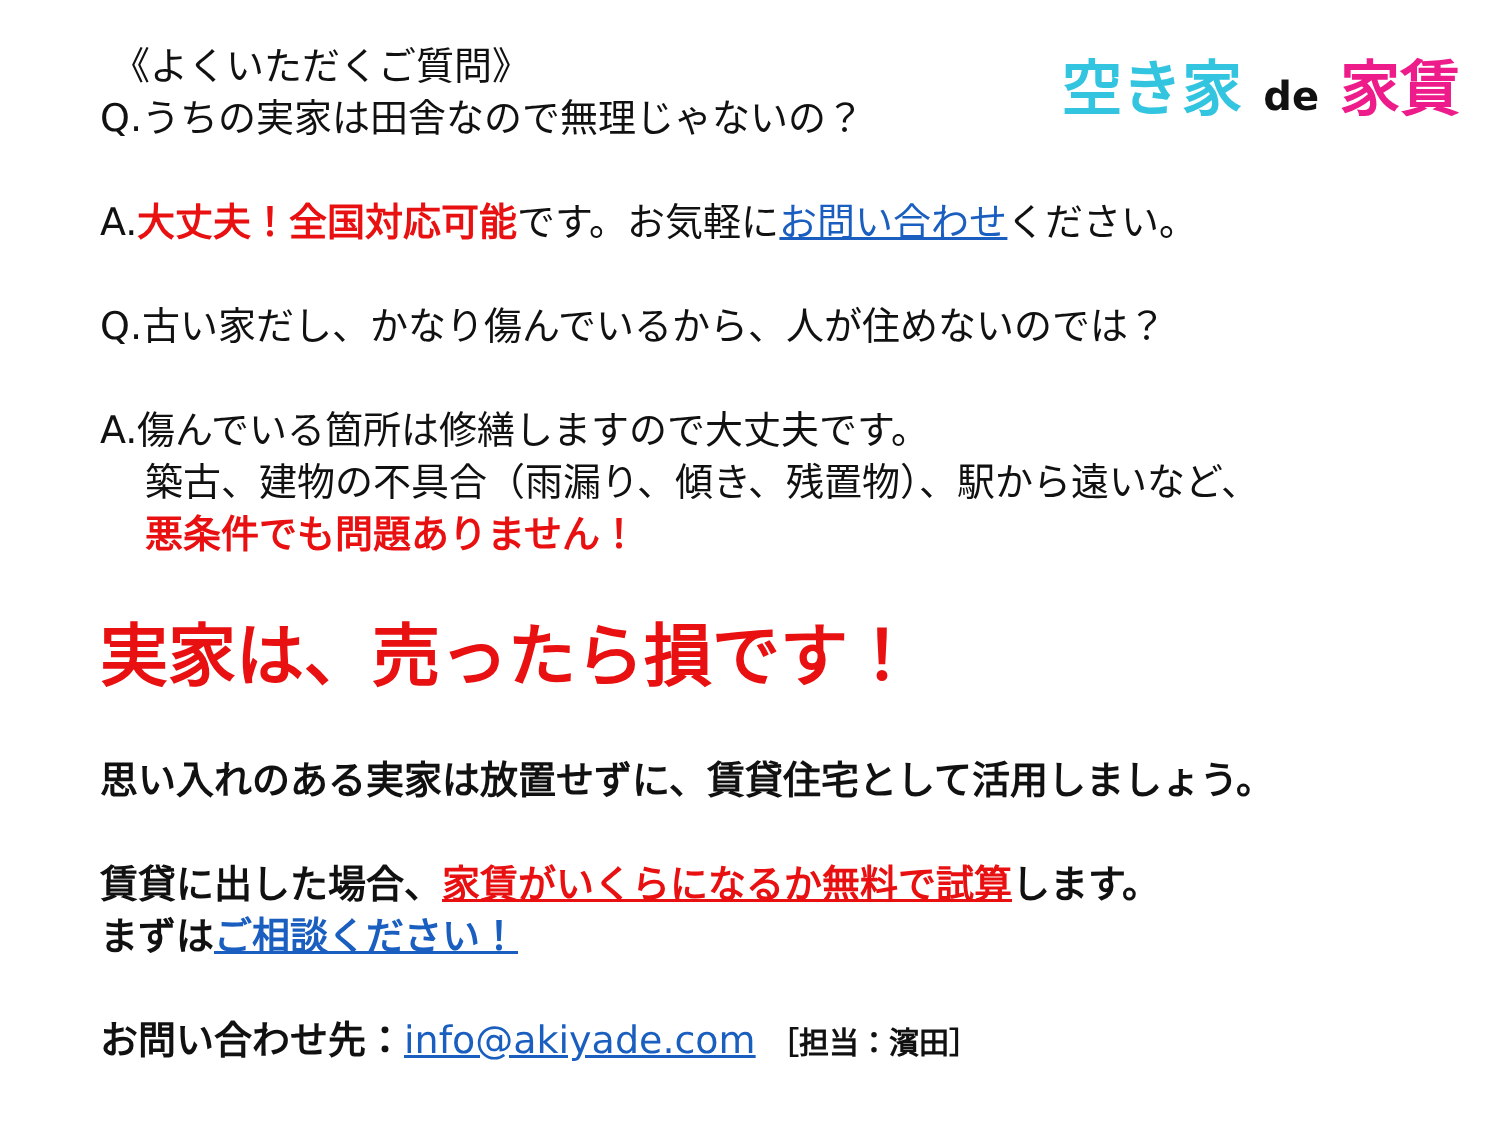空き家 de 家賃
《よくいただくご質問》
Q.うちの実家は田舎なので無理じゃないの？
A.大丈夫！全国対応可能です。お気軽にお問い合わせください。
Q.古い家だし、かなり傷んでいるから、人が住めないのでは？
A.傷んでいる箇所は修繕しますので大丈夫です。
築古、建物の不具合（雨漏り、傾き、残置物）、駅から遠いなど、
悪条件でも問題ありません！
実家は、売ったら損です！
思い入れのある実家は放置せずに、賃貸住宅として活用しましょう。
賃貸に出した場合、家賃がいくらになるか無料で試算します。
まずはご相談ください！
お問い合わせ先：info@akiyade.com ［担当：濱田］